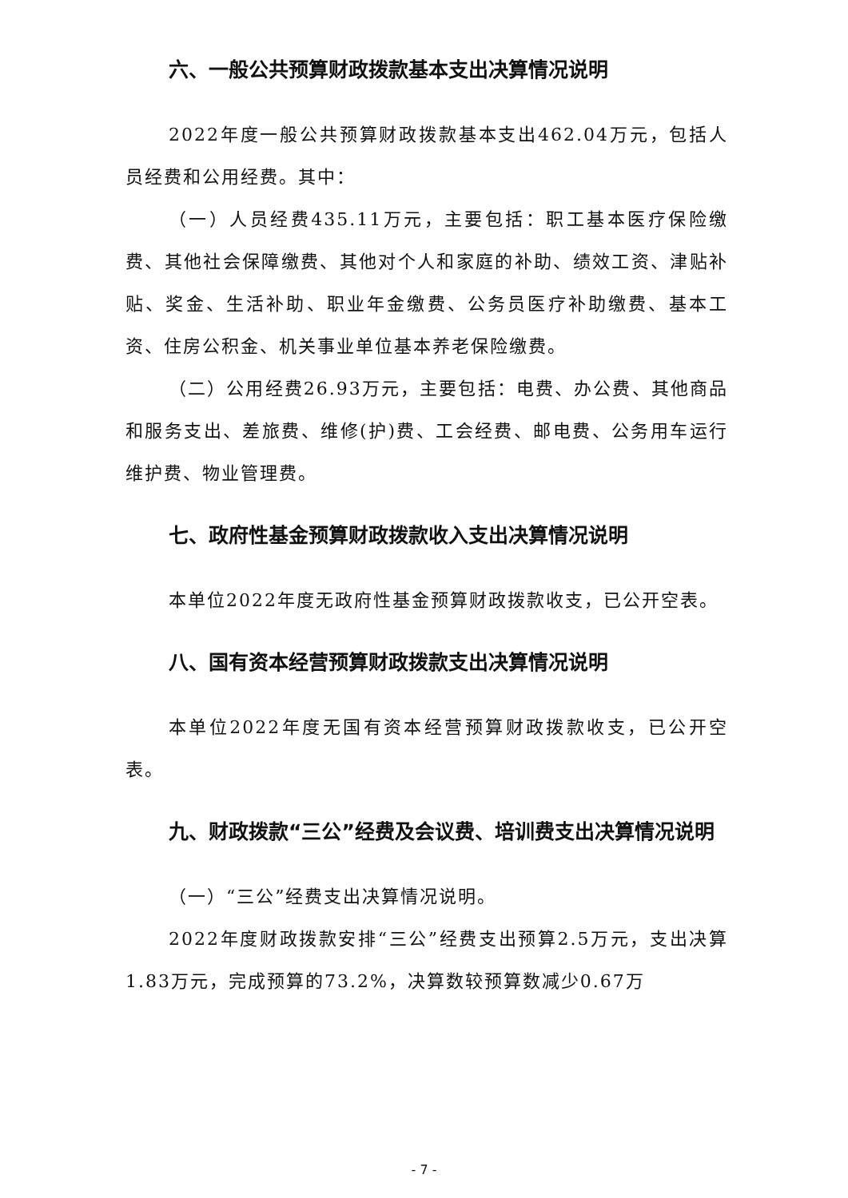六、一般公共预算财政拨款基本支出决算情况说明
2022年度一般公共预算财政拨款基本支出462.04万元，包括人员经费和公用经费。其中：
（一）人员经费435.11万元，主要包括：职工基本医疗保险缴费、其他社会保障缴费、其他对个人和家庭的补助、绩效工资、津贴补贴、奖金、生活补助、职业年金缴费、公务员医疗补助缴费、基本工资、住房公积金、机关事业单位基本养老保险缴费。
（二）公用经费26.93万元，主要包括：电费、办公费、其他商品和服务支出、差旅费、维修(护)费、工会经费、邮电费、公务用车运行维护费、物业管理费。
七、政府性基金预算财政拨款收入支出决算情况说明
本单位2022年度无政府性基金预算财政拨款收支，已公开空表。
八、国有资本经营预算财政拨款支出决算情况说明
本单位2022年度无国有资本经营预算财政拨款收支，已公开空表。
九、财政拨款“三公”经费及会议费、培训费支出决算情况说明
（一）“三公”经费支出决算情况说明。
2022年度财政拨款安排“三公”经费支出预算2.5万元，支出决算1.83万元，完成预算的73.2%，决算数较预算数减少0.67万
- 7 -